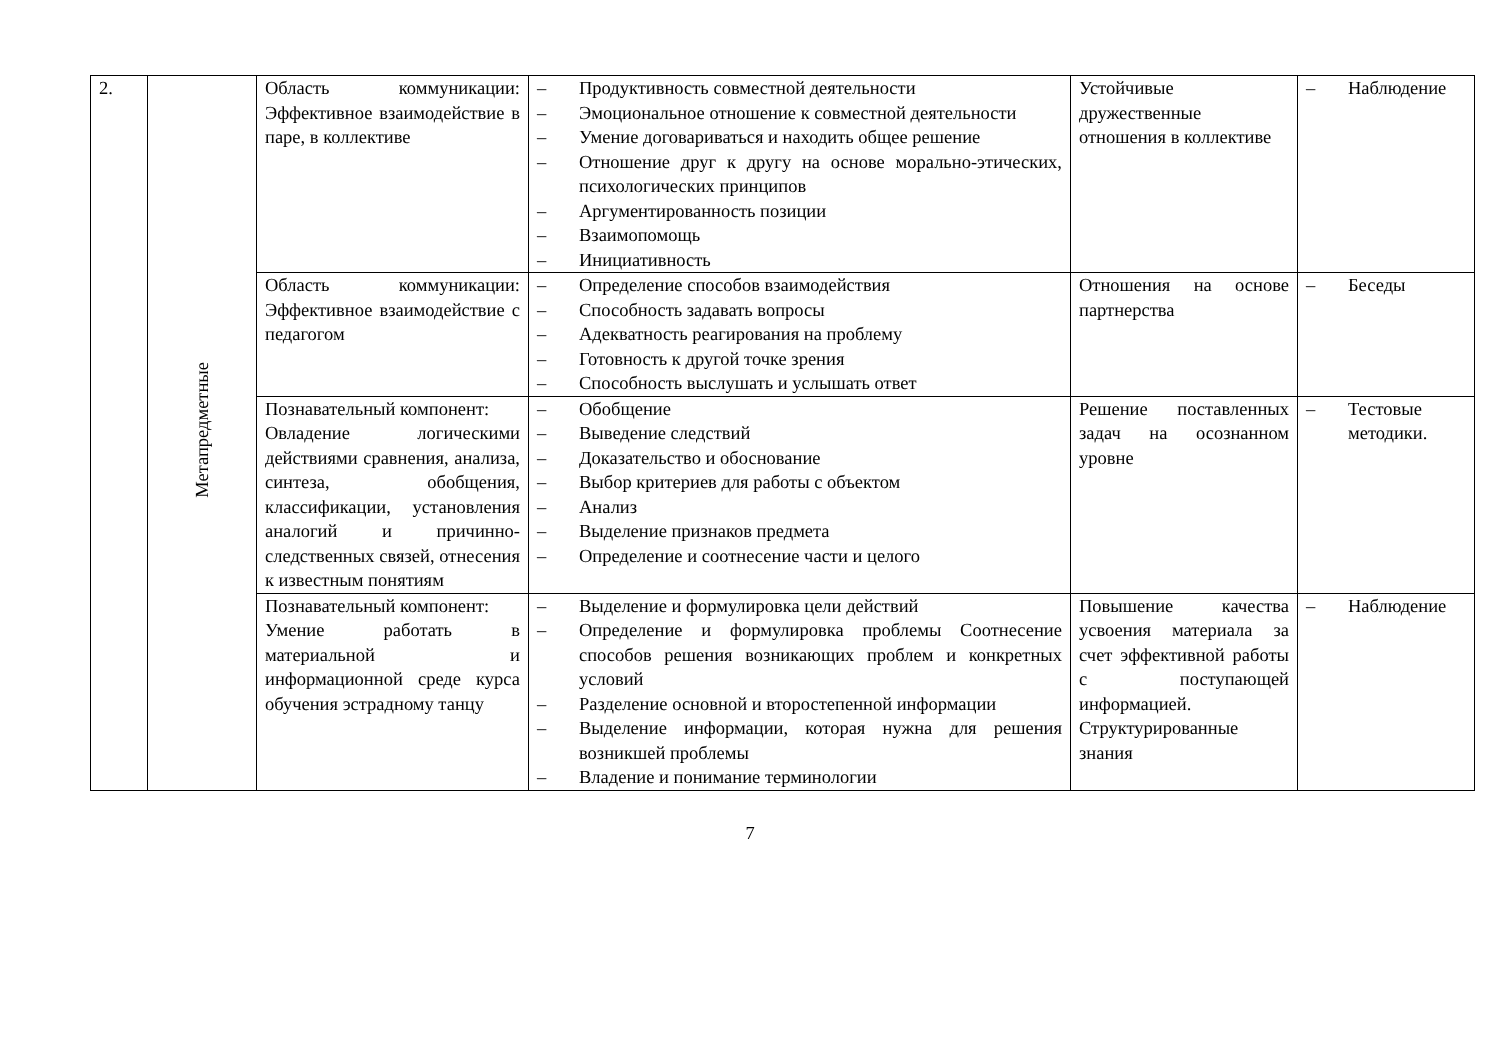| 2. | Метапредметные | Область коммуникации: Эффективное взаимодействие в паре, в коллективе | – Продуктивность совместной деятельности – Эмоциональное отношение к совместной деятельности – Умение договариваться и находить общее решение – Отношение друг к другу на основе морально-этических, психологических принципов – Аргументированность позиции – Взаимопомощь – Инициативность | Устойчивые дружественные отношения в коллективе | – Наблюдение |
| | | Область коммуникации: Эффективное взаимодействие с педагогом | – Определение способов взаимодействия – Способность задавать вопросы – Адекватность реагирования на проблему – Готовность к другой точке зрения – Способность выслушать и услышать ответ | Отношения на основе партнерства | – Беседы |
| | | Познавательный компонент: Овладение логическими действиями сравнения, анализа, синтеза, обобщения, классификации, установления аналогий и причинно-следственных связей, отнесения к известным понятиям | – Обобщение – Выведение следствий – Доказательство и обоснование – Выбор критериев для работы с объектом – Анализ – Выделение признаков предмета – Определение и соотнесение части и целого | Решение поставленных задач на осознанном уровне | – Тестовые методики. |
| | | Познавательный компонент: Умение работать в материальной и информационной среде курса обучения эстрадному танцу | – Выделение и формулировка цели действий – Определение и формулировка проблемы Соотнесение способов решения возникающих проблем и конкретных условий – Разделение основной и второстепенной информации – Выделение информации, которая нужна для решения возникшей проблемы – Владение и понимание терминологии | Повышение качества усвоения материала за счет эффективной работы с поступающей информацией. Структурированные знания | – Наблюдение |
7